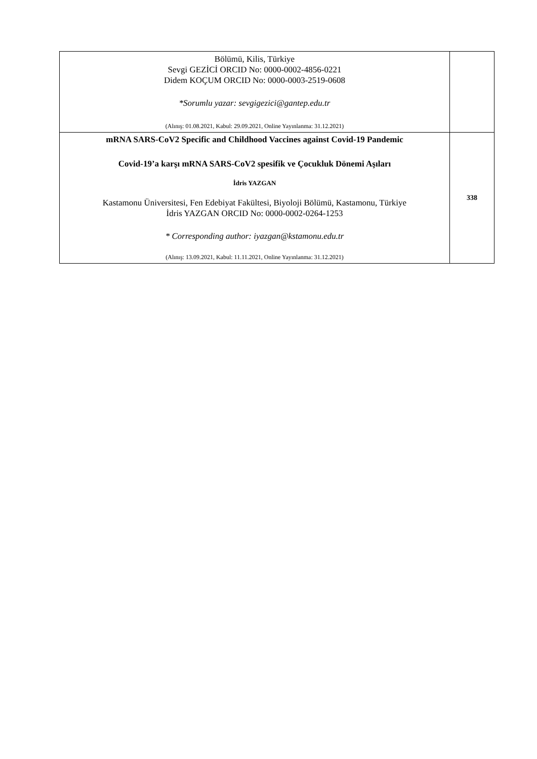| Bölümü, Kilis, Türkiye Sevgi GEZİCİ ORCID No: 0000-0002-4856-0221 Didem KOÇUM ORCID No: 0000-0003-2519-0608 *Sorumlu yazar: sevgigezici@gantep.edu.tr (Alınış: 01.08.2021, Kabul: 29.09.2021, Online Yayınlanma: 31.12.2021) | |
| mRNA SARS-CoV2 Specific and Childhood Vaccines against Covid-19 Pandemic Covid-19’a karşı mRNA SARS-CoV2 spesifik ve Çocukluk Dönemi Aşıları İdris YAZGAN Kastamonu Üniversitesi, Fen Edebiyat Fakültesi, Biyoloji Bölümü, Kastamonu, Türkiye İdris YAZGAN ORCID No: 0000-0002-0264-1253 * Corresponding author: iyazgan@kstamonu.edu.tr (Alınış: 13.09.2021, Kabul: 11.11.2021, Online Yayınlanma: 31.12.2021) | 338 |